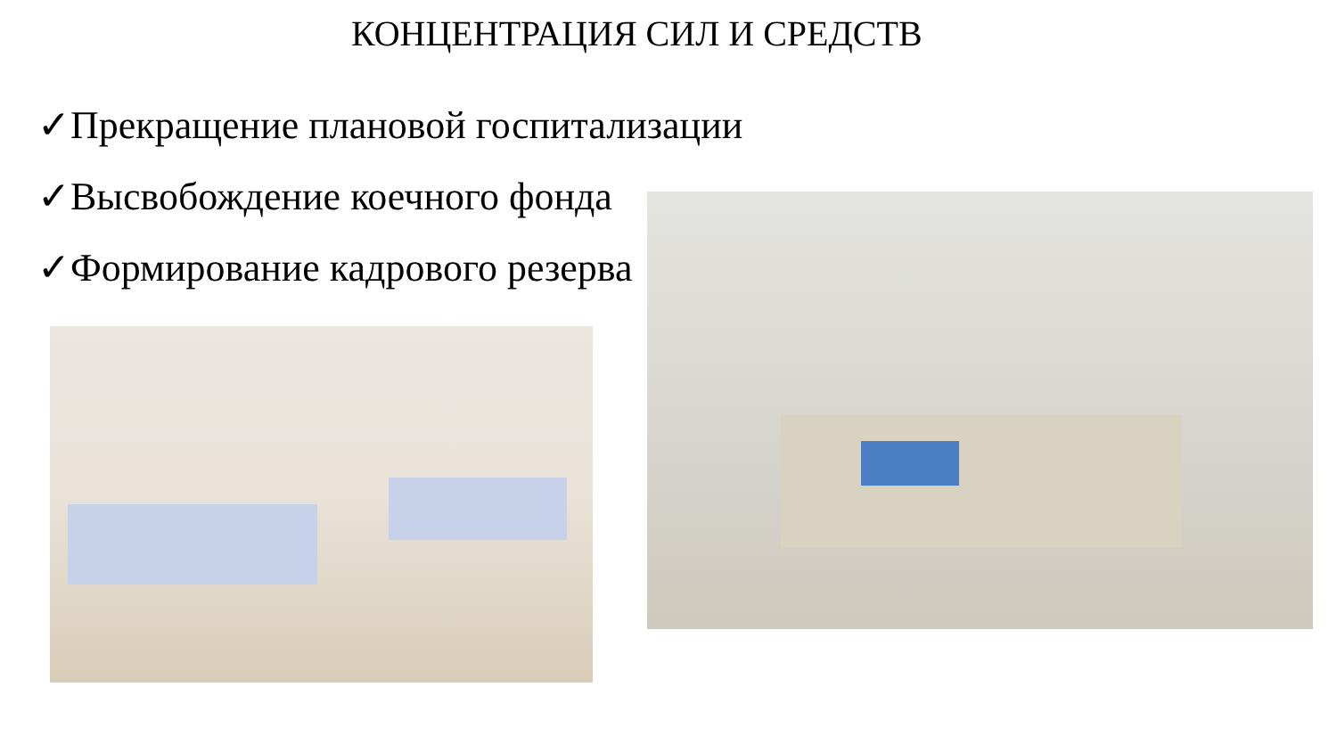КОНЦЕНТРАЦИЯ СИЛ И СРЕДСТВ
✓Прекращение плановой госпитализации
✓Высвобождение коечного фонда
✓Формирование кадрового резерва